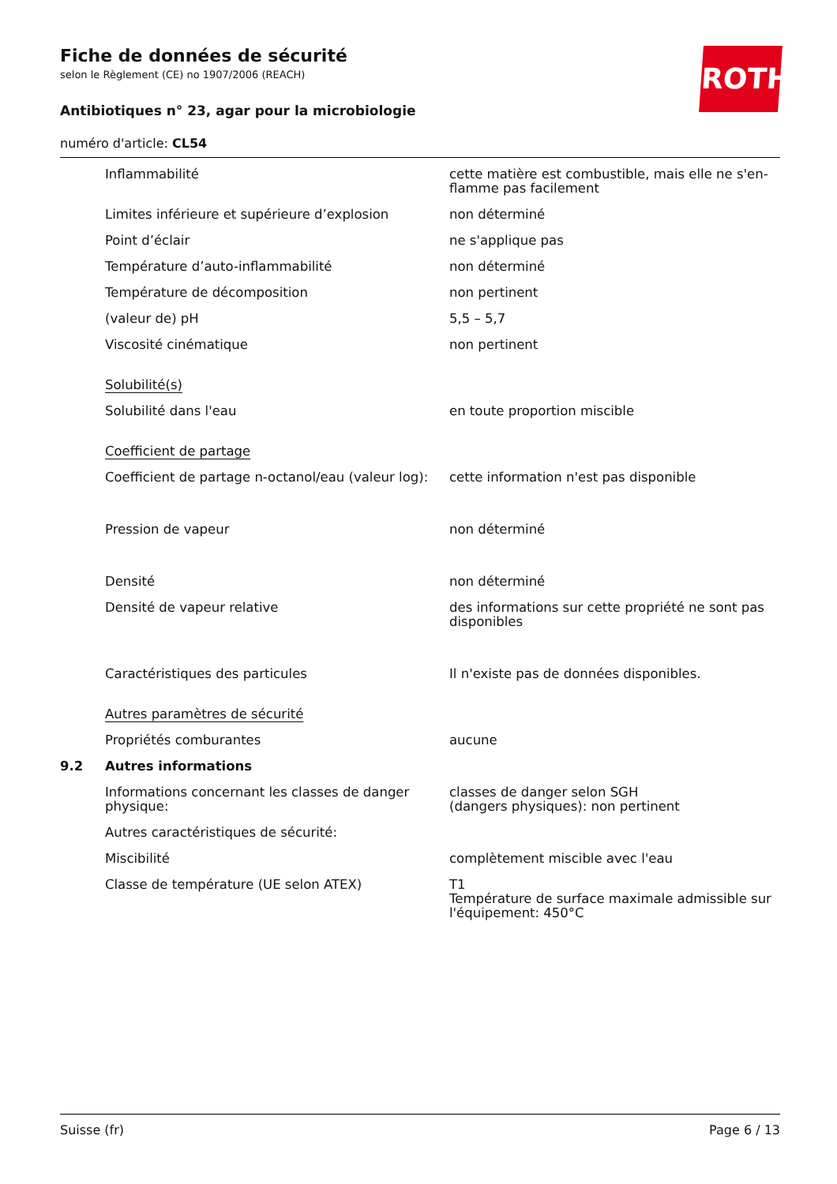Fiche de données de sécurité
selon le Règlement (CE) no 1907/2006 (REACH)
Antibiotiques n° 23, agar pour la microbiologie
numéro d'article: CL54
ROTH
| | Inflammabilité | cette matière est combustible, mais elle ne s'en-flamme pas facilement |
| | Limites inférieure et supérieure d’explosion | non déterminé |
| | Point d’éclair | ne s'applique pas |
| | Température d’auto-inflammabilité | non déterminé |
| | Température de décomposition | non pertinent |
| | (valeur de) pH | 5,5 – 5,7 |
| | Viscosité cinématique | non pertinent |
| | Solubilité(s) | |
| | Solubilité dans l'eau | en toute proportion miscible |
| | Coefficient de partage | |
| | Coefficient de partage n-octanol/eau (valeur log): | cette information n'est pas disponible |
| | Pression de vapeur | non déterminé |
| | Densité | non déterminé |
| | Densité de vapeur relative | des informations sur cette propriété ne sont pas disponibles |
| | Caractéristiques des particules | Il n'existe pas de données disponibles. |
| | Autres paramètres de sécurité | |
| | Propriétés comburantes | aucune |
| 9.2 | Autres informations | |
| | Informations concernant les classes de danger physique: | classes de danger selon SGH (dangers physiques): non pertinent |
| | Autres caractéristiques de sécurité: | |
| | Miscibilité | complètement miscible avec l'eau |
| | Classe de température (UE selon ATEX) | T1 Température de surface maximale admissible sur l'équipement: 450°C |
Suisse (fr) Page 6 / 13